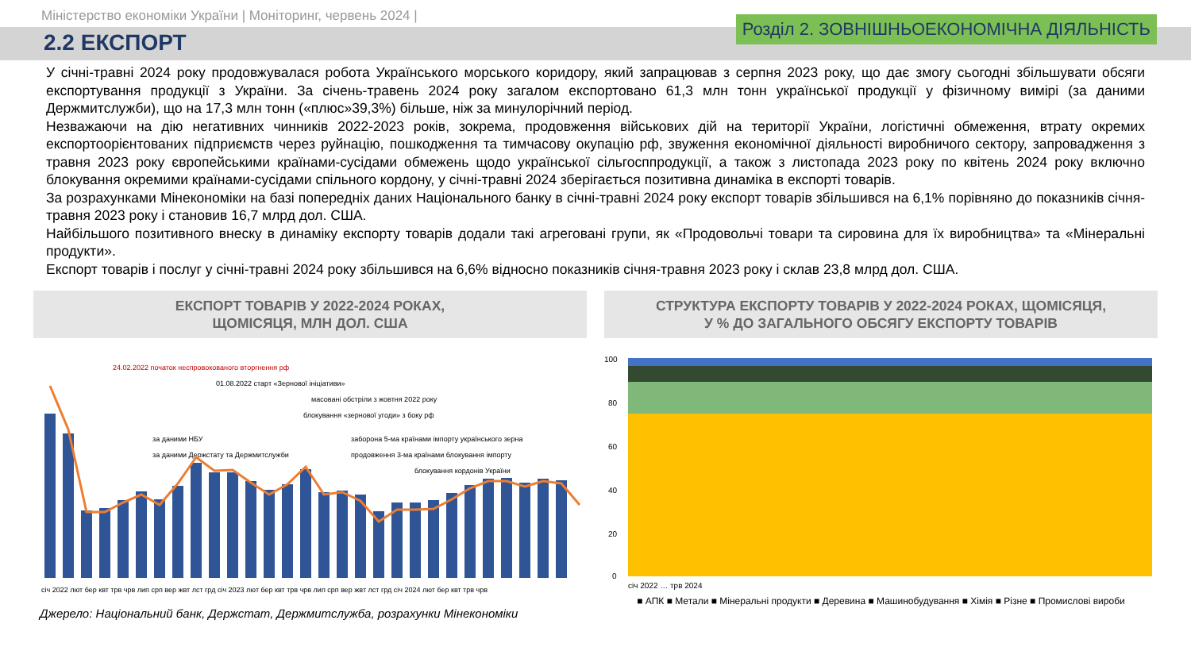Міністерство економіки України | Моніторинг, червень 2024 |
2.2 ЕКСПОРТ
Розділ 2. ЗОВНІШНЬОЕКОНОМІЧНА ДІЯЛЬНІСТЬ
У січні-травні 2024 року продовжувалася робота Українського морського коридору, який запрацював з серпня 2023 року, що дає змогу сьогодні збільшувати обсяги експортування продукції з України. За січень-травень 2024 року загалом експортовано 61,3 млн тонн української продукції у фізичному вимірі (за даними Держмитслужби), що на 17,3 млн тонн («плюс»39,3%) більше, ніж за минулорічний період.
Незважаючи на дію негативних чинників 2022-2023 років, зокрема, продовження військових дій на території України, логістичні обмеження, втрату окремих експортоорієнтованих підприємств через руйнацію, пошкодження та тимчасову окупацію рф, звуження економічної діяльності виробничого сектору, запровадження з травня 2023 року європейськими країнами-сусідами обмежень щодо української сільгосппродукції, а також з листопада 2023 року по квітень 2024 року включно блокування окремими країнами-сусідами спільного кордону, у січні-травні 2024 зберігається позитивна динаміка в експорті товарів.
За розрахунками Мінекономіки на базі попередніх даних Національного банку в січні-травні 2024 року експорт товарів збільшився на 6,1% порівняно до показників січня-травня 2023 року і становив 16,7 млрд дол. США.
Найбільшого позитивного внеску в динаміку експорту товарів додали такі агреговані групи, як «Продовольчі товари та сировина для їх виробництва» та «Мінеральні продукти».
Експорт товарів і послуг у січні-травні 2024 року збільшився на 6,6% відносно показників січня-травня 2023 року і склав 23,8 млрд дол. США.
ЕКСПОРТ ТОВАРІВ У 2022-2024 РОКАХ,
ЩОМІСЯЦЯ, МЛН ДОЛ. США
24.02.2022 початок неспровокованого вторгнення рф
01.08.2022 старт «Зернової ініціативи»
масовані обстріли з жовтня 2022 року
блокування «зернової угоди» з боку рф
заборона 5-ма країнами імпорту українського зерна
продовження 3-ма країнами блокування імпорту
блокування кордонів України
за даними НБУ
за даними Держстату та Держмитслужби
січ 2022 лют бер квт трв чрв лип срп вер жвт лст грд січ 2023 лют бер квт трв чрв лип срп вер жвт лст грд січ 2024 лют бер квт трв чрв
СТРУКТУРА ЕКСПОРТУ ТОВАРІВ У 2022-2024 РОКАХ, ЩОМІСЯЦЯ,
У % ДО ЗАГАЛЬНОГО ОБСЯГУ ЕКСПОРТУ ТОВАРІВ
100
80
60
40
20
0
січ 2022 … трв 2024
■ АПК ■ Метали ■ Мінеральні продукти ■ Деревина ■ Машинобудування ■ Хімія ■ Різне ■ Промислові вироби
Джерело: Національний банк, Держстат, Держмитслужба, розрахунки Мінекономіки